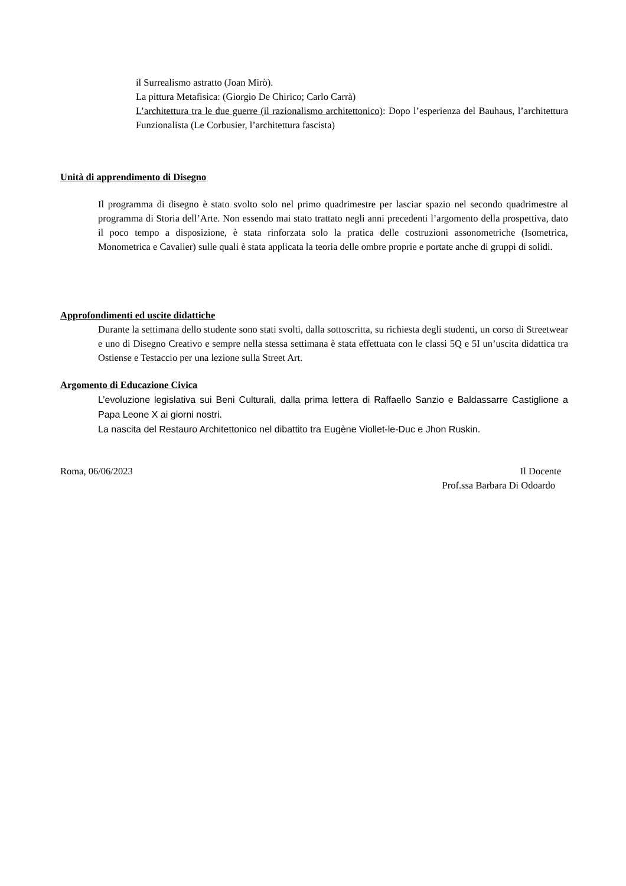il Surrealismo astratto (Joan Mirò).
La pittura Metafisica: (Giorgio De Chirico; Carlo Carrà)
L’architettura tra le due guerre (il razionalismo architettonico): Dopo l’esperienza del Bauhaus, l’architettura Funzionalista (Le Corbusier, l’architettura fascista)
Unità di apprendimento di Disegno
Il programma di disegno è stato svolto solo nel primo quadrimestre per lasciar spazio nel secondo quadrimestre al programma di Storia dell’Arte. Non essendo mai stato trattato negli anni precedenti l’argomento della prospettiva, dato il poco tempo a disposizione, è stata rinforzata solo la pratica delle costruzioni assonometriche (Isometrica, Monometrica e Cavalier) sulle quali è stata applicata la teoria delle ombre proprie e portate anche di gruppi di solidi.
Approfondimenti ed uscite didattiche
Durante la settimana dello studente sono stati svolti, dalla sottoscritta, su richiesta degli studenti, un corso di Streetwear e uno di Disegno Creativo e sempre nella stessa settimana è stata effettuata con le classi 5Q e 5I un’uscita didattica tra Ostiense e Testaccio per una lezione sulla Street Art.
Argomento di Educazione Civica
L’evoluzione legislativa sui Beni Culturali, dalla prima lettera di Raffaello Sanzio e Baldassarre Castiglione a Papa Leone X ai giorni nostri.
La nascita del Restauro Architettonico nel dibattito tra Eugène Viollet-le-Duc e Jhon Ruskin.
Roma, 06/06/2023 Il Docente
Prof.ssa Barbara Di Odoardo